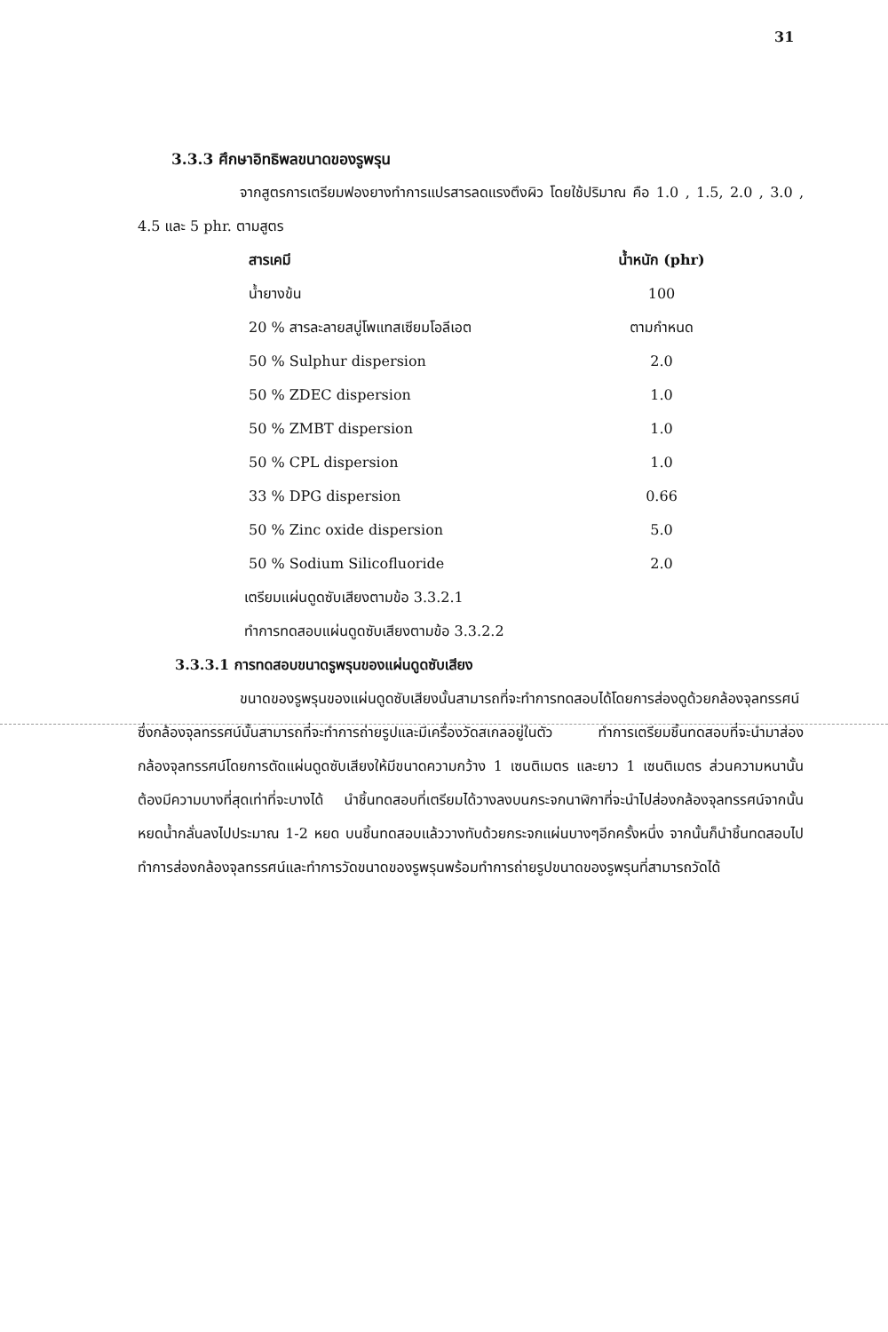31
3.3.3 ศึกษาอิทธิพลขนาดของรูพรุน
จากสูตรการเตรียมฟองยางทำการแปรสารลดแรงตึงผิว โดยใช้ปริมาณ คือ 1.0 , 1.5, 2.0 , 3.0 , 4.5 และ 5 phr. ตามสูตร
| สารเคมี | น้ำหนัก (phr) |
| --- | --- |
| น้ำยางข้น | 100 |
| 20 % สารละลายสบู่โพแทสเซียมโอลีเอต | ตามกำหนด |
| 50 % Sulphur dispersion | 2.0 |
| 50 % ZDEC dispersion | 1.0 |
| 50 % ZMBT dispersion | 1.0 |
| 50 % CPL dispersion | 1.0 |
| 33 % DPG dispersion | 0.66 |
| 50 % Zinc oxide dispersion | 5.0 |
| 50 % Sodium Silicofluoride | 2.0 |
เตรียมแผ่นดูดซับเสียงตามข้อ 3.3.2.1
ทำการทดสอบแผ่นดูดซับเสียงตามข้อ 3.3.2.2
3.3.3.1 การทดสอบขนาดรูพรุนของแผ่นดูดซับเสียง
ขนาดของรูพรุนของแผ่นดูดซับเสียงนั้นสามารถที่จะทำการทดสอบได้โดยการส่องดูด้วยกล้องจุลทรรศน์ ซึ่งกล้องจุลทรรศน์นั้นสามารถที่จะทำการถ่ายรูปและมีเครื่องวัดสเกลอยู่ในตัว ทำการเตรียมชิ้นทดสอบที่จะนำมาส่องกล้องจุลทรรศน์โดยการตัดแผ่นดูดซับเสียงให้มีขนาดความกว้าง 1 เซนติเมตร และยาว 1 เซนติเมตร ส่วนความหนานั้นต้องมีความบางที่สุดเท่าที่จะบางได้ นำชิ้นทดสอบที่เตรียมได้วางลงบนกระจกนาฬิกาที่จะนำไปส่องกล้องจุลทรรศน์จากนั้นหยดน้ำกลั่นลงไปประมาณ 1-2 หยด บนชิ้นทดสอบแล้ววางทับด้วยกระจกแผ่นบางๆอีกครั้งหนึ่ง จากนั้นก็นำชิ้นทดสอบไปทำการส่องกล้องจุลทรรศน์และทำการวัดขนาดของรูพรุนพร้อมทำการถ่ายรูปขนาดของรูพรุนที่สามารถวัดได้